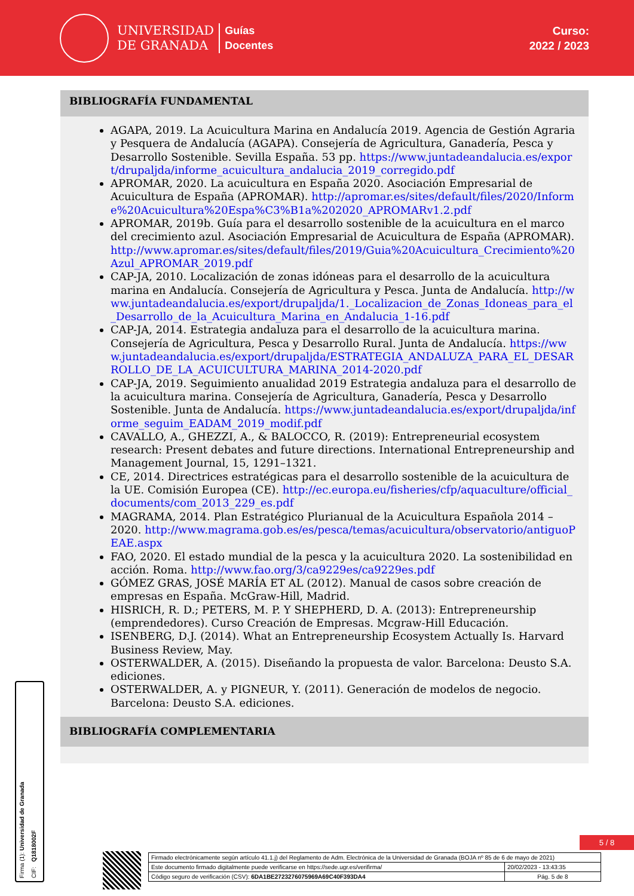UNIVERSIDAD
DE GRANADA
Guías
Docentes
Curso:
2022 / 2023
BIBLIOGRAFÍA FUNDAMENTAL
AGAPA, 2019. La Acuicultura Marina en Andalucía 2019. Agencia de Gestión Agraria y Pesquera de Andalucía (AGAPA). Consejería de Agricultura, Ganadería, Pesca y Desarrollo Sostenible. Sevilla España. 53 pp. https://www.juntadeandalucia.es/export/drupaljda/informe_acuicultura_andalucia_2019_corregido.pdf
APROMAR, 2020. La acuicultura en España 2020. Asociación Empresarial de Acuicultura de España (APROMAR). http://apromar.es/sites/default/files/2020/Informe%20Acuicultura%20Espa%C3%B1a%202020_APROMARv1.2.pdf
APROMAR, 2019b. Guía para el desarrollo sostenible de la acuicultura en el marco del crecimiento azul. Asociación Empresarial de Acuicultura de España (APROMAR). http://www.apromar.es/sites/default/files/2019/Guia%20Acuicultura_Crecimiento%20Azul_APROMAR_2019.pdf
CAP-JA, 2010. Localización de zonas idóneas para el desarrollo de la acuicultura marina en Andalucía. Consejería de Agricultura y Pesca. Junta de Andalucía. http://www.juntadeandalucia.es/export/drupaljda/1._Localizacion_de_Zonas_Idoneas_para_el_Desarrollo_de_la_Acuicultura_Marina_en_Andalucia_1-16.pdf
CAP-JA, 2014. Estrategia andaluza para el desarrollo de la acuicultura marina. Consejería de Agricultura, Pesca y Desarrollo Rural. Junta de Andalucía. https://www.juntadeandalucia.es/export/drupaljda/ESTRATEGIA_ANDALUZA_PARA_EL_DESARROLLO_DE_LA_ACUICULTURA_MARINA_2014-2020.pdf
CAP-JA, 2019. Seguimiento anualidad 2019 Estrategia andaluza para el desarrollo de la acuicultura marina. Consejería de Agricultura, Ganadería, Pesca y Desarrollo Sostenible. Junta de Andalucía. https://www.juntadeandalucia.es/export/drupaljda/informe_seguim_EADAM_2019_modif.pdf
CAVALLO, A., GHEZZI, A., & BALOCCO, R. (2019): Entrepreneurial ecosystem research: Present debates and future directions. International Entrepreneurship and Management Journal, 15, 1291–1321.
CE, 2014. Directrices estratégicas para el desarrollo sostenible de la acuicultura de la UE. Comisión Europea (CE). http://ec.europa.eu/fisheries/cfp/aquaculture/official_documents/com_2013_229_es.pdf
MAGRAMA, 2014. Plan Estratégico Plurianual de la Acuicultura Española 2014 – 2020. http://www.magrama.gob.es/es/pesca/temas/acuicultura/observatorio/antiguoPEAE.aspx
FAO, 2020. El estado mundial de la pesca y la acuicultura 2020. La sostenibilidad en acción. Roma. http://www.fao.org/3/ca9229es/ca9229es.pdf
GÓMEZ GRAS, JOSÉ MARÍA ET AL (2012). Manual de casos sobre creación de empresas en España. McGraw-Hill, Madrid.
HISRICH, R. D.; PETERS, M. P. Y SHEPHERD, D. A. (2013): Entrepreneurship (emprendedores). Curso Creación de Empresas. Mcgraw-Hill Educación.
ISENBERG, D.J. (2014). What an Entrepreneurship Ecosystem Actually Is. Harvard Business Review, May.
OSTERWALDER, A. (2015). Diseñando la propuesta de valor. Barcelona: Deusto S.A. ediciones.
OSTERWALDER, A. y PIGNEUR, Y. (2011). Generación de modelos de negocio. Barcelona: Deusto S.A. ediciones.
BIBLIOGRAFÍA COMPLEMENTARIA
Firma (1): Universidad de Granada
CIF: Q1818002F
5 / 8
| Firmado electrónicamente según artículo 41.1.j) del Reglamento de Adm. Electrónica de la Universidad de Granada (BOJA nº 85 de 6 de mayo de 2021) | |
| Este documento firmado digitalmente puede verificarse en https://sede.ugr.es/verifirma/ | 20/02/2023 - 13:43:35 |
| Código seguro de verificación (CSV): 6DA1BE2723276075969A69C40F393DA4 | Pág. 5 de 8 |